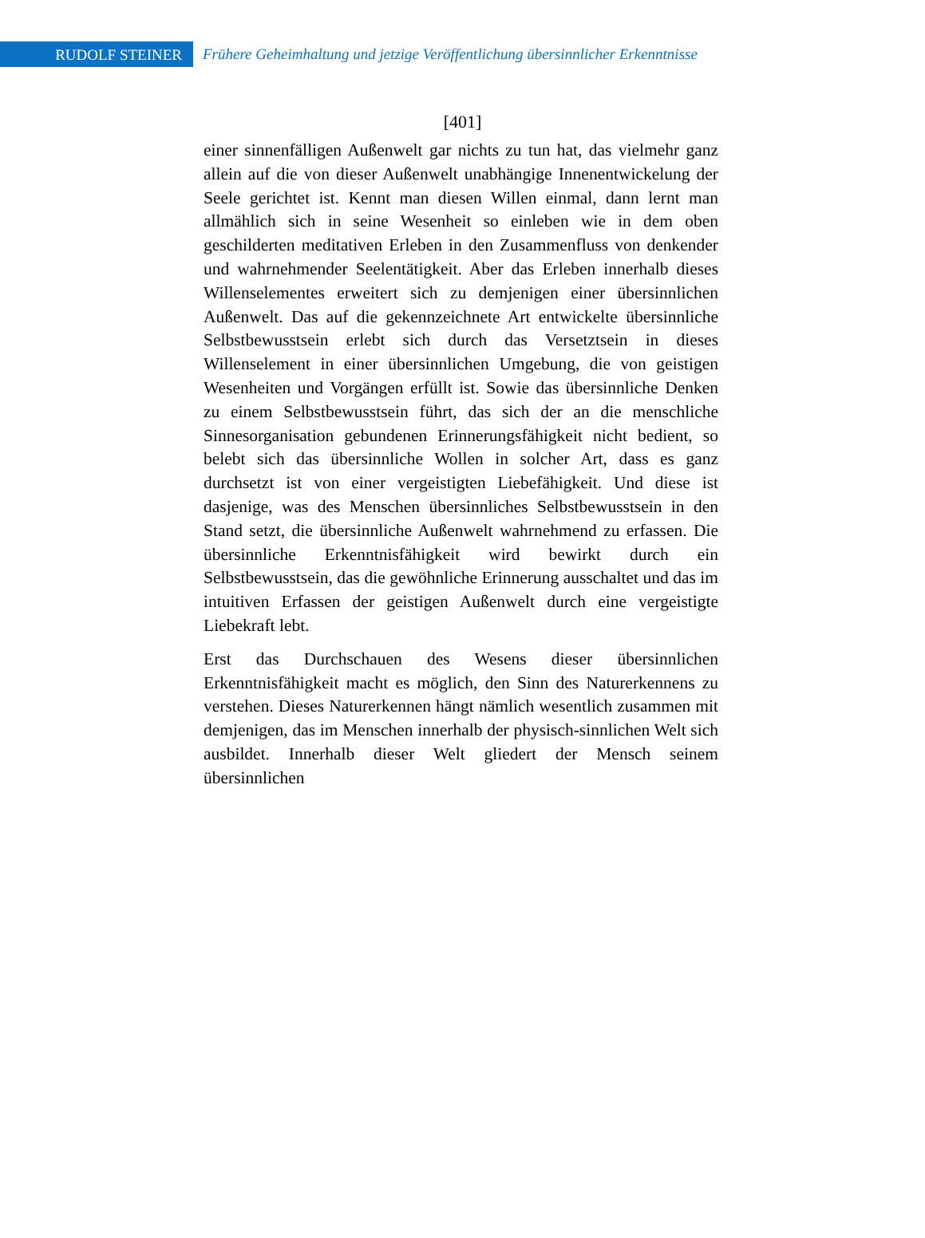RUDOLF STEINER
Frühere Geheimhaltung und jetzige Veröffentlichung übersinnlicher Erkenntnisse
[401]
einer sinnenfälligen Außenwelt gar nichts zu tun hat, das vielmehr ganz allein auf die von dieser Außenwelt unabhängige Innenentwickelung der Seele gerichtet ist. Kennt man diesen Willen einmal, dann lernt man allmählich sich in seine Wesenheit so einleben wie in dem oben geschilderten meditativen Erleben in den Zusammenfluss von denkender und wahrnehmender Seelentätigkeit. Aber das Erleben innerhalb dieses Willenselementes erweitert sich zu demjenigen einer übersinnlichen Außenwelt. Das auf die gekennzeichnete Art entwickelte übersinnliche Selbstbewusstsein erlebt sich durch das Versetztsein in dieses Willenselement in einer übersinnlichen Umgebung, die von geistigen Wesenheiten und Vorgängen erfüllt ist. Sowie das übersinnliche Denken zu einem Selbstbewusstsein führt, das sich der an die menschliche Sinnesorganisation gebundenen Erinnerungsfähigkeit nicht bedient, so belebt sich das übersinnliche Wollen in solcher Art, dass es ganz durchsetzt ist von einer vergeistigten Liebefähigkeit. Und diese ist dasjenige, was des Menschen übersinnliches Selbstbewusstsein in den Stand setzt, die übersinnliche Außenwelt wahrnehmend zu erfassen. Die übersinnliche Erkenntnisfähigkeit wird bewirkt durch ein Selbstbewusstsein, das die gewöhnliche Erinnerung ausschaltet und das im intuitiven Erfassen der geistigen Außenwelt durch eine vergeistigte Liebekraft lebt.
Erst das Durchschauen des Wesens dieser übersinnlichen Erkenntnisfähigkeit macht es möglich, den Sinn des Naturerkennens zu verstehen. Dieses Naturerkennen hängt nämlich wesentlich zusammen mit demjenigen, das im Menschen innerhalb der physisch-sinnlichen Welt sich ausbildet. Innerhalb dieser Welt gliedert der Mensch seinem übersinnlichen